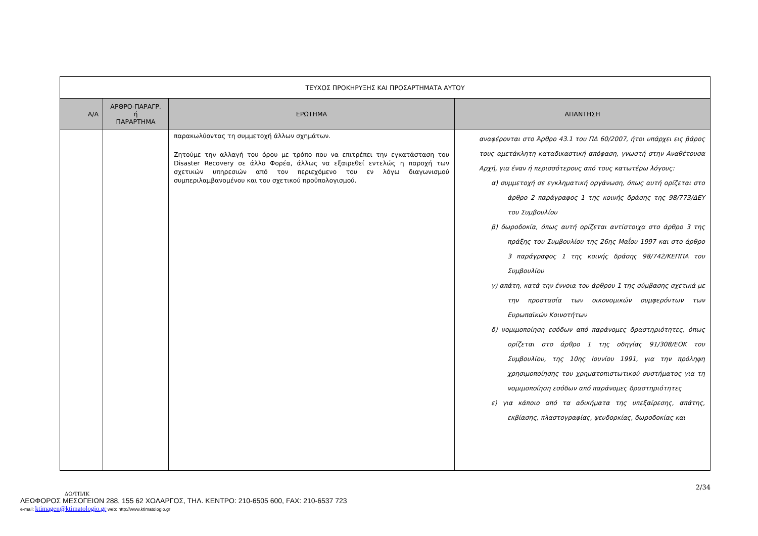| ΤΕΥΧΟΣ ΠΡΟΚΗΡΥΞΗΣ ΚΑΙ ΠΡΟΣΑΡΤΗΜΑΤΑ ΑΥΤΟΥ | | | |
| Α/Α | ΑΡΘΡΟ-ΠΑΡΑΓΡ. ή ΠΑΡΑΡΤΗΜΑ | ΕΡΩΤΗΜΑ | ΑΠΑΝΤΗΣΗ |
| | | παρακωλύοντας τη συμμετοχή άλλων σχημάτων. Ζητούμε την αλλαγή του όρου με τρόπο που να επιτρέπει την εγκατάσταση του Disaster Recovery σε άλλο Φορέα, άλλως να εξαιρεθεί εντελώς η παροχή των σχετικών υπηρεσιών από τον περιεχόμενο του εν λόγω διαγωνισμού συμπεριλαμβανομένου και του σχετικού προϋπολογισμού. | αναφέρονται στο Άρθρο 43.1 του ΠΔ 60/2007, ήτοι υπάρχει εις βάρος τους αμετάκλητη καταδικαστική απόφαση, γνωστή στην Αναθέτουσα Αρχή, για έναν ή περισσότερους από τους κατωτέρω λόγους: α) συμμετοχή σε εγκληματική οργάνωση, όπως αυτή ορίζεται στο άρθρο 2 παράγραφος 1 της κοινής δράσης της 98/773/ΔΕΥ του Συμβουλίου β) δωροδοκία, όπως αυτή ορίζεται αντίστοιχα στο άρθρο 3 της πράξης του Συμβουλίου της 26ης Μαΐου 1997 και στο άρθρο 3 παράγραφος 1 της κοινής δράσης 98/742/ΚΕΠΠΑ του Συμβουλίου γ) απάτη, κατά την έννοια του άρθρου 1 της σύμβασης σχετικά με την προστασία των οικονομικών συμφερόντων των Ευρωπαϊκών Κοινοτήτων δ) νομιμοποίηση εσόδων από παράνομες δραστηριότητες, όπως ορίζεται στο άρθρο 1 της οδηγίας 91/308/ΕΟΚ του Συμβουλίου, της 10ης Ιουνίου 1991, για την πρόληψη χρησιμοποίησης του χρηματοπιστωτικού συστήματος για τη νομιμοποίηση εσόδων από παράνομες δραστηριότητες ε) για κάποιο από τα αδικήματα της υπεξαίρεσης, απάτης, εκβίασης, πλαστογραφίας, ψευδορκίας, δωροδοκίας και |
2/34
ΔΟ/ΤΠ/ΙΚ
ΛΕΩΦΟΡΟΣ ΜΕΣΟΓΕΙΩΝ 288, 155 62 ΧΟΛΑΡΓΟΣ, ΤΗΛ. ΚΕΝΤΡΟ: 210-6505 600, FAX: 210-6537 723
e-mail: ktimagen@ktimatologio.gr web: http://www.ktimatologio.gr